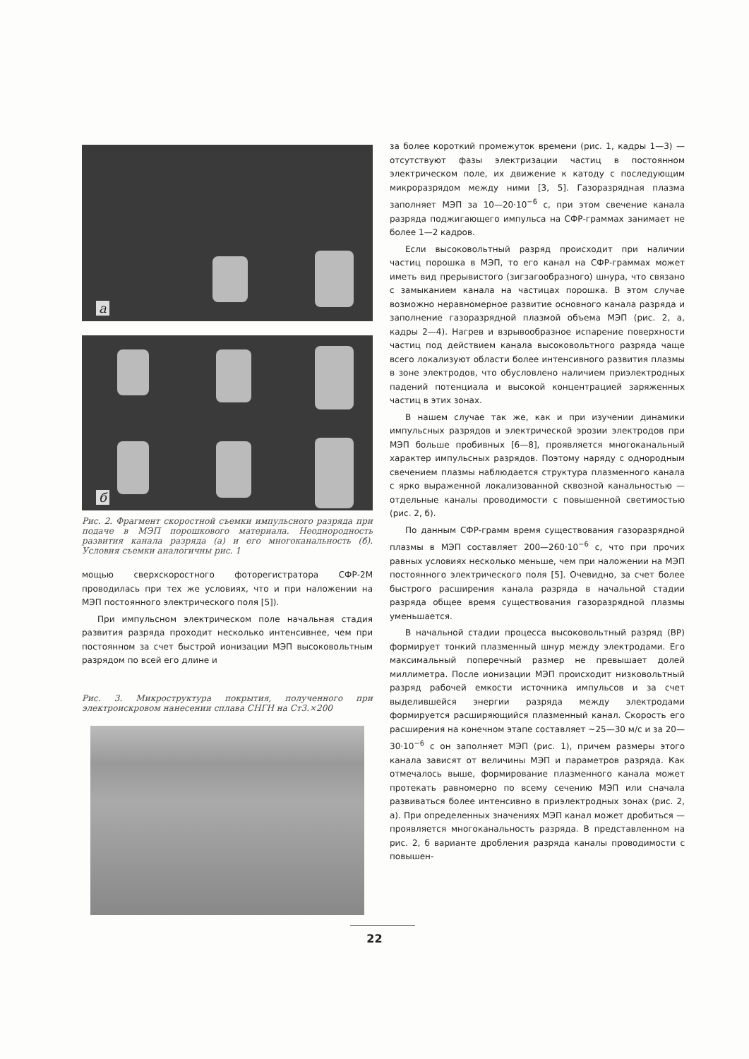а
б
Рис. 2. Фрагмент скоростной съемки импульсного разряда при подаче в МЭП порошкового материала. Неоднородность развития канала разряда (а) и его многоканальность (б). Условия съемки аналогичны рис. 1
мощью сверхскоростного фоторегистратора СФР-2М проводилась при тех же условиях, что и при наложении на МЭП постоянного электрического поля [5]).
При импульсном электрическом поле начальная стадия развития разряда проходит несколько интенсивнее, чем при постоянном за счет быстрой ионизации МЭП высоковольтным разрядом по всей его длине и
Рис. 3. Микроструктура покрытия, полученного при электроискровом нанесении сплава СНГН на Ст3.×200
за более короткий промежуток времени (рис. 1, кадры 1—3) — отсутствуют фазы электризации частиц в постоянном электрическом поле, их движение к катоду с последующим микроразрядом между ними [3, 5]. Газоразрядная плазма заполняет МЭП за 10—20·10<sup>−6</sup> с, при этом свечение канала разряда поджигающего импульса на СФР-граммах занимает не более 1—2 кадров.
Если высоковольтный разряд происходит при наличии частиц порошка в МЭП, то его канал на СФР-граммах может иметь вид прерывистого (зигзагообразного) шнура, что связано с замыканием канала на частицах порошка. В этом случае возможно неравномерное развитие основного канала разряда и заполнение газоразрядной плазмой объема МЭП (рис. 2, а, кадры 2—4). Нагрев и взрывообразное испарение поверхности частиц под действием канала высоковольтного разряда чаще всего локализуют области более интенсивного развития плазмы в зоне электродов, что обусловлено наличием приэлектродных падений потенциала и высокой концентрацией заряженных частиц в этих зонах.
В нашем случае так же, как и при изучении динамики импульсных разрядов и электрической эрозии электродов при МЭП больше пробивных [6—8], проявляется многоканальный характер импульсных разрядов. Поэтому наряду с однородным свечением плазмы наблюдается структура плазменного канала с ярко выраженной локализованной сквозной канальностью — отдельные каналы проводимости с повышенной светимостью (рис. 2, б).
По данным СФР-грамм время существования газоразрядной плазмы в МЭП составляет 200—260·10<sup>−6</sup> с, что при прочих равных условиях несколько меньше, чем при наложении на МЭП постоянного электрического поля [5]. Очевидно, за счет более быстрого расширения канала разряда в начальной стадии разряда общее время существования газоразрядной плазмы уменьшается.
В начальной стадии процесса высоковольтный разряд (ВР) формирует тонкий плазменный шнур между электродами. Его максимальный поперечный размер не превышает долей миллиметра. После ионизации МЭП происходит низковольтный разряд рабочей емкости источника импульсов и за счет выделившейся энергии разряда между электродами формируется расширяющийся плазменный канал. Скорость его расширения на конечном этапе составляет ~25—30 м/с и за 20—30·10<sup>−6</sup> с он заполняет МЭП (рис. 1), причем размеры этого канала зависят от величины МЭП и параметров разряда. Как отмечалось выше, формирование плазменного канала может протекать равномерно по всему сечению МЭП или сначала развиваться более интенсивно в приэлектродных зонах (рис. 2, а). При определенных значениях МЭП канал может дробиться — проявляется многоканальность разряда. В представленном на рис. 2, б варианте дробления разряда каналы проводимости с повышен-
22